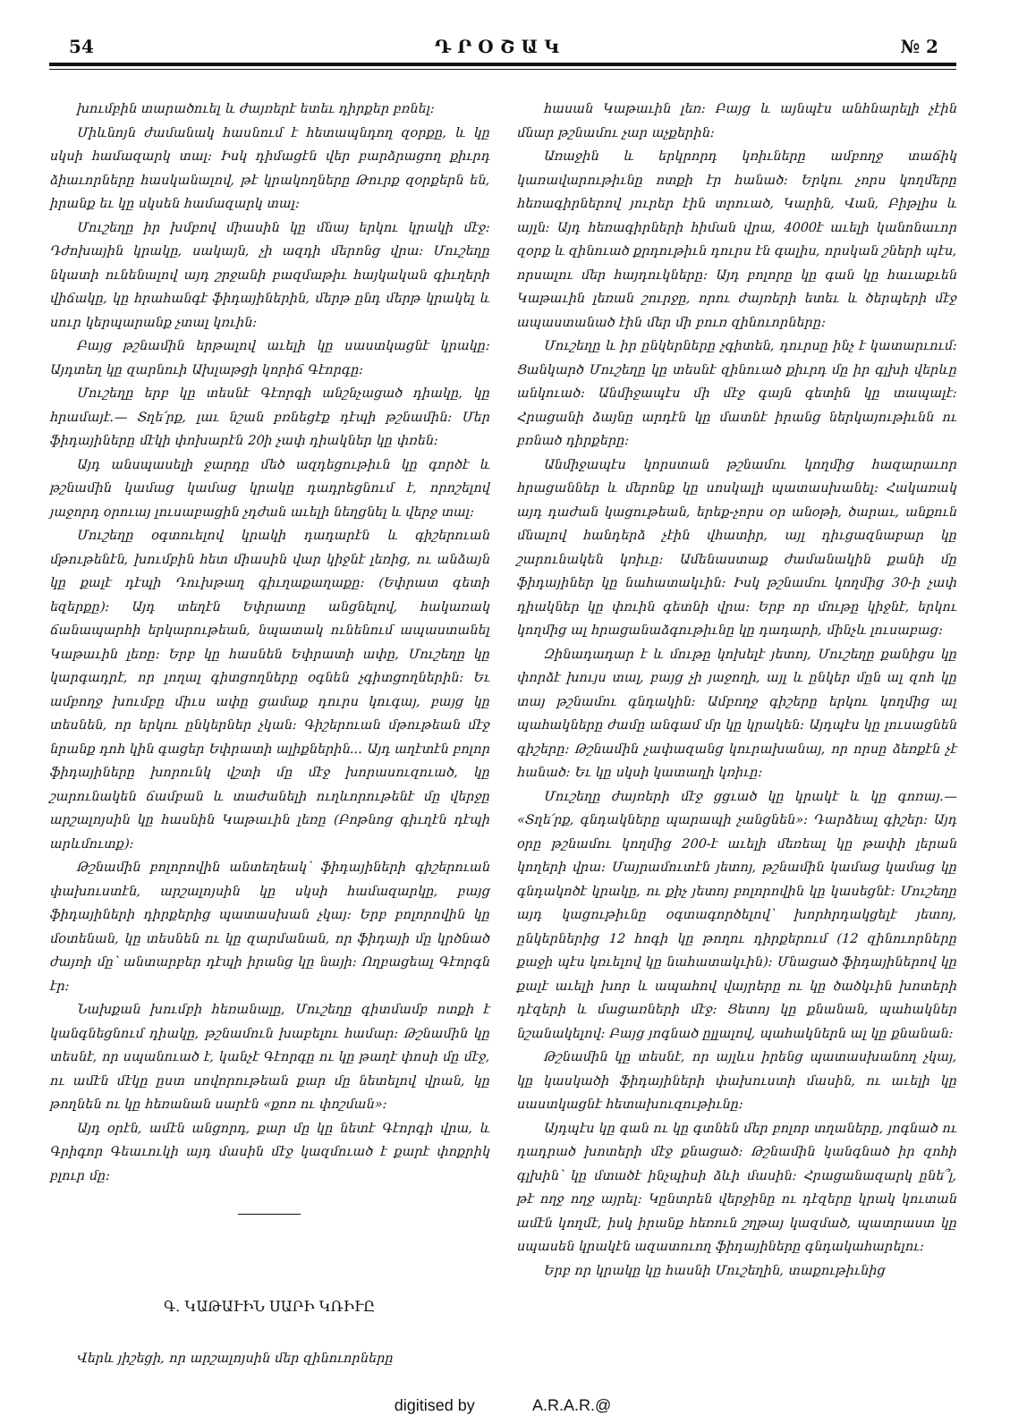54 Դ Ր Օ Շ Ա Կ № 2
խումբին տարածուել և ժայռերէ ետեւ դիրքեր բռնել։
Միևնոյն ժամանակ հասնում է հետապնդող զօրքը, և կը սկսի համազարկ տալ։ Իսկ դիմացէն վեր բարձրացող քիւրդ ձիաւորները հասկանալով, թէ կրակողները Թուրք զօրքերն են, իրանք եւ կը սկսեն համազարկ տալ։
Մուշեղը իր խմբով միասին կը մնայ երկու կրակի մէջ։ Դժոխային կրակը, սակայն, չի ազդի մերոնց վրա։ Մուշեղը նկատի ունենալով այդ շրջանի բազմաթիւ հայկական գիւղերի վիճակը, կը հրահանգէ ֆիդայիներին, մերթ ընդ մերթ կրակել և սուր կերպարանք չտալ կռւին։
Բայց թշնամին երթալով աւելի կը սաստկացնէ կրակը։ Այդտեղ կը զարնուի Ախլաթցի կորիճ Գէորգը։
Մուշեղը երբ կը տեսնէ Գէորգի անշնչացած դիակը, կը հրամայէ.— Տղե՛րք, լաւ նշան բռնեցէք դէպի թշնամին։ Մեր ֆիդայիները մէկի փոխարէն 20ի չափ դիակներ կը փռեն։
Այդ անսպասելի ջարդը մեծ ազդեցութիւն կը գործէ և թշնամին կամաց կամաց կրակը դադրեցնում է, որոշելով յաջորդ օրուայ լուսաբացին չդժան աւելի նեղցնել և վերջ տալ։
Մուշեղը օգտուելով կրակի դադարէն և գիշերուան մթութենէն, խումբին հետ միասին վար կիջնէ լեռից, ու անձայն կը քալէ դէպի Դուխթաղ գիւղաքաղաքը։ (Եփրատ գետի եզերքը)։ Այդ տեղէն Եփրատը անցնելով, հակառակ ճանապարհի երկարութեան, նպատակ ունենում ապաստանել Կաթաւին լեռը։ Երբ կը հասնեն Եփրատի ափը, Մուշեղը կը կարգադրէ, որ լողալ գիտցողները օգնեն չգիտցողներին։ Եւ ամբողջ խումբը միւս ափը ցամաք դուրս կուգայ, բայց կը տեսնեն, որ երկու ընկերներ չկան։ Գիշերուան մթութեան մէջ նրանք դոհ կին գացեր Եփրատի ալիքներին... Այդ աղէտէն բոլոր ֆիդայիները խորունկ վշտի մը մէջ խորասուզուած, կը շարունակեն ճամբան և տաժանելի ուղևորութենէ մը վերջը արշալոյսին կը հասնին Կաթաւին լեռը (Բոթնոց գիւղէն դէպի արևմուտք)։
Թշնամին բոլորովին անտեղեակ՝ ֆիդայիների գիշերուան փախուստէն, արշալոյսին կը սկսի համազարկը, բայց ֆիդայիների դիրքերից պատասխան չկայ։ Երբ բոլորովին կը մօտենան, կը տեսնեն ու կը զարմանան, որ ֆիդայի մը կրծնած ժայռի մը՝ անտարբեր դէպի իրանց կը նայի։ Ողբացեալ Գէորգն էր։
Նախքան խումբի հեռանալը, Մուշեղը գիտմամբ ոտքի է կանգնեցնում դիակը, թշնամուն խաբելու համար։ Թշնամին կը տեսնէ, որ սպանուած է, կանչէ Գէորգը ու կը թաղէ փոսի մը մէջ, ու ամէն մէկը ըստ սովորութեան քար մը նետելով վրան, կը թողնեն ու կը հեռանան սարէն «քոռ ու փոշման»։
Այդ օրէն, ամէն անցորդ, քար մը կը նետէ Գէորգի վրա, և Գրիգոր Գեաւուկի այդ մասին մէջ կազմուած է քարէ փոքրիկ բլուր մը։
Գ․ ԿԱԹԱՒԻՆ ՍԱՐԻ ԿՌԻՒԸ
Վերև յիշեցի, որ արշալոյսին մեր զինուորները
հասան Կաթաւին լեռ։ Բայց և այնպէս անհնարելի չէին մնար թշնամու չար աչքերին։
Առաջին և երկրորդ կռիւները ամբողջ տաճիկ կառավարութիւնը ոտքի էր հանած։ Երկու չորս կողմերը հեռագիրներով յուրեր էին տրուած, Կարին, Վան, Բիթլիս և այլն։ Այդ հեռագիրների հիման վրա, 4000է աւելի կանոնաւոր զօրք և զինուած քրդութիւն դուրս էն գալիս, որսկան շների պէս, որսալու մեր հայդուկները։ Այդ բոլորը կը գան կը հաւաքւեն Կաթաւին լեռան շուրջը, որու ժայռերի ետեւ և ծերպերի մէջ ապաստանած էին մեր մի բուռ զինուորները։
Մուշեղը և իր ընկերները չգիտեն, դուրսը ինչ է կատարւում։ Ցանկարծ Մուշեղը կը տեսնէ զինուած քիւրդ մը իր գլխի վերևը անկուած։ Անմիջապէս մի մէջ գայն գետին կը տապալէ։ Հրացանի ձայնը արդէն կը մատնէ իրանց ներկայութիւնն ու բռնած դիրքերը։
Անմիջապէս կորստան թշնամու կողմից հազարաւոր հրացաններ և մերոնք կը սոսկալի պատասխանել։ Հակառակ այդ դաժան կացութեան, երեք-չորս օր անօթի, ծարաւ, անքուն մնալով հանդերձ չէին վհատիր, այլ դիւցազնաբար կը շարունակեն կռիւը։ Ամենաստաք ժամանակին քանի մը ֆիդայիներ կը նահատակւին։ Իսկ թշնամու կողմից 30-ի չափ դիակներ կը փռւին գետնի վրա։ Երբ որ մութը կիջնէ, երկու կողմից ալ հրացանաձգութիւնը կը դադարի, մինչև լուսաբաց։
Զինադադար է և մութը կոխելէ յետոյ, Մուշեղը քանիցս կը փորձէ խույս տալ, բայց չի յաջողի, այլ և ընկեր մըն ալ զոհ կը տայ թշնամու գնդակին։ Ամբողջ գիշերը երկու կողմից ալ պահակները ժամը անգամ մր կը կրակեն։ Այդպէս կը լուսացնեն գիշերը։ Թշնամին չափազանց կուրախանայ, որ որսը ձեռքէն չէ հանած։ Եւ կը սկսի կատաղի կռիւը։
Մուշեղը ժայռերի մէջ ցցւած կը կրակէ և կը գոռայ.— «Տղե՛րք, գնդակները պարապի չանցնեն»։ Դարձեալ գիշեր։ Այդ օրը թշնամու կողմից 200-է աւելի մեռեալ կը թափի լերան կողերի վրա։ Մայրամուտէն յետոյ, թշնամին կամաց կամաց կը գնդակոծէ կրակը, ու քիչ յետոյ բոլորովին կը կասեցնէ։ Մուշեղը այդ կացութիւնը օգտագործելով՝ խորհրդակցելէ յետոյ, ընկերներից 12 հոգի կը թողու դիրքերում (12 զինուորները քաջի պէս կռւելով կը նահատակւին)։ Մնացած ֆիդայիներով կը քալէ աւելի խոր և ապահով վայրերը ու կը ծածկւին խոտերի դէզերի և մացառների մէջ։ Ցետոյ կը քնանան, պահակներ նշանակելով։ Բայց յոգնած ըլլալով, պահակներն ալ կը քնանան։
Թշնամին կը տեսնէ, որ այլևս իրենց պատասխանող չկայ, կը կասկածի ֆիդայիների փախուստի մասին, ու աւելի կը սաստկացնէ հետախուզութիւնը։
Այդպէս կը գան ու կը գտնեն մեր բոլոր տղաները, յոգնած ու դադրած խոտերի մէջ քնացած։ Թշնամին կանգնած իր զոհի գլխին՝ կը մտածէ ինչպիսի ձևի մասին։ Հրացանազարկ ընե՞լ, թէ ողջ ողջ այրել։ Կընտրեն վերջինը ու դէզերը կրակ կուտան ամէն կողմէ, իսկ իրանք հեռուն շղթայ կազմած, պատրաստ կը սպասեն կրակէն ազատուող ֆիդայիները գնդակահարելու։
Երբ որ կրակը կը հասնի Մուշեղին, տաքութիւնից
digitised by A.R.A.R.@